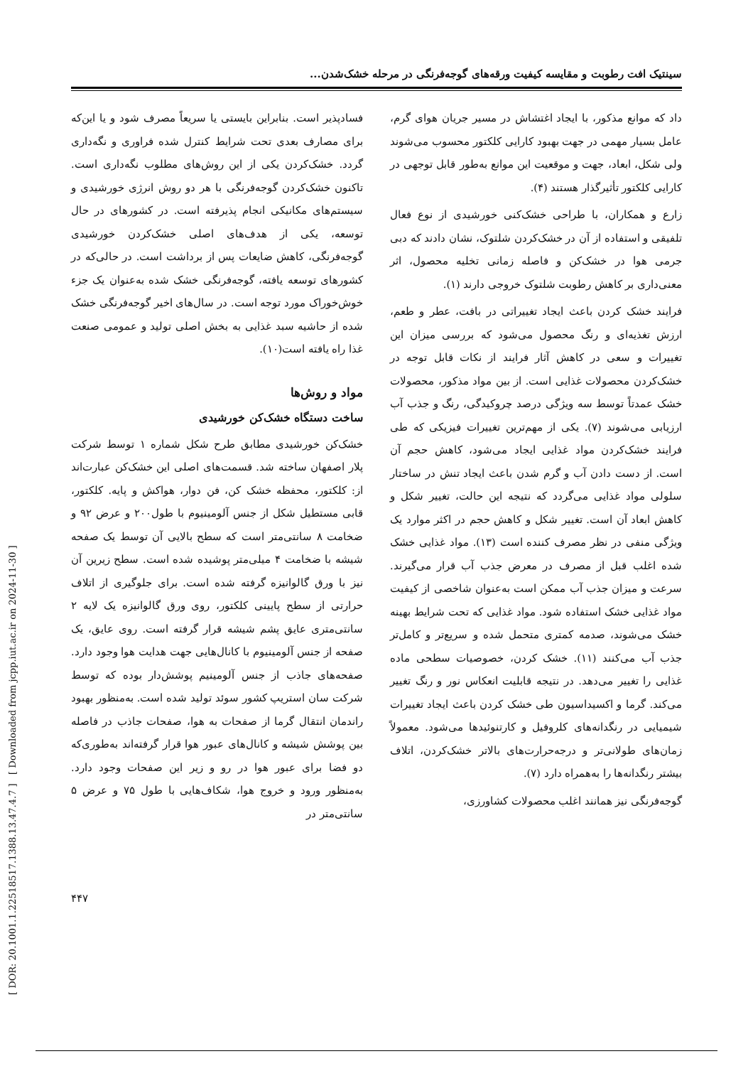سینتیک افت رطوبت و مقایسه کیفیت ورقه‌های گوجه‌فرنگی در مرحله خشک‌شدن...
داد که موانع مذکور، با ایجاد اغتشاش در مسیر جریان هوای گرم، عامل بسیار مهمی در جهت بهبود کارایی کلکتور محسوب می‌شوند ولی شکل، ابعاد، جهت و موقعیت این موانع به‌طور قابل توجهی در کارایی کلکتور تأثیرگذار هستند (۴).
زارع و همکاران، با طراحی خشک‌کنی خورشیدی از نوع فعال تلفیقی و استفاده از آن در خشک‌کردن شلتوک، نشان دادند که دبی جرمی هوا در خشک‌کن و فاصله زمانی تخلیه محصول، اثر معنی‌داری بر کاهش رطوبت شلتوک خروجی دارند (۱).
فرایند خشک کردن باعث ایجاد تغییراتی در بافت، عطر و طعم، ارزش تغذیه‌ای و رنگ محصول می‌شود که بررسی میزان این تغییرات و سعی در کاهش آثار فرایند از نکات قابل توجه در خشک‌کردن محصولات غذایی است. از بین مواد مذکور، محصولات خشک عمدتاً توسط سه ویژگی درصد چروکیدگی، رنگ و جذب آب ارزیابی می‌شوند (۷). یکی از مهم‌ترین تغییرات فیزیکی که طی فرایند خشک‌کردن مواد غذایی ایجاد می‌شود، کاهش حجم آن است. از دست دادن آب و گرم شدن باعث ایجاد تنش در ساختار سلولی مواد غذایی می‌گردد که نتیجه این حالت، تغییر شکل و کاهش ابعاد آن است. تغییر شکل و کاهش حجم در اکثر موارد یک ویژگی منفی در نظر مصرف کننده است (۱۳). مواد غذایی خشک شده اغلب قبل از مصرف در معرض جذب آب قرار می‌گیرند. سرعت و میزان جذب آب ممکن است به‌عنوان شاخصی از کیفیت مواد غذایی خشک استفاده شود. مواد غذایی که تحت شرایط بهینه خشک می‌شوند، صدمه کمتری متحمل شده و سریع‌تر و کامل‌تر جذب آب می‌کنند (۱۱). خشک کردن، خصوصیات سطحی ماده غذایی را تغییر می‌دهد. در نتیجه قابلیت انعکاس نور و رنگ تغییر می‌کند. گرما و اکسیداسیون طی خشک کردن باعث ایجاد تغییرات شیمیایی در رنگدانه‌های کلروفیل و کارتنوئیدها می‌شود. معمولاً زمان‌های طولانی‌تر و درجه‌حرارت‌های بالاتر خشک‌کردن، اتلاف بیشتر رنگدانه‌ها را به‌همراه دارد (۷).
گوجه‌فرنگی نیز همانند اغلب محصولات کشاورزی،
فسادپذیر است. بنابراین بایستی یا سریعاً مصرف شود و یا این‌که برای مصارف بعدی تحت شرایط کنترل شده فراوری و نگه‌داری گردد. خشک‌کردن یکی از این روش‌های مطلوب نگه‌داری است. تاکنون خشک‌کردن گوجه‌فرنگی با هر دو روش انرژی خورشیدی و سیستم‌های مکانیکی انجام پذیرفته است. در کشورهای در حال توسعه، یکی از هدف‌های اصلی خشک‌کردن خورشیدی گوجه‌فرنگی، کاهش ضایعات پس از برداشت است. در حالی‌که در کشورهای توسعه یافته، گوجه‌فرنگی خشک شده به‌عنوان یک جزء خوش‌خوراک مورد توجه است. در سال‌های اخیر گوجه‌فرنگی خشک شده از حاشیه سبد غذایی به بخش اصلی تولید و عمومی صنعت غذا راه یافته است(۱۰).
مواد و روش‌ها
ساخت دستگاه خشک‌کن خورشیدی
خشک‌کن خورشیدی مطابق طرح شکل شماره ۱ توسط شرکت پلار اصفهان ساخته شد. قسمت‌های اصلی این خشک‌کن عبارت‌اند از: کلکتور، محفظه خشک کن، فن دوار، هواکش و پایه. کلکتور، قابی مستطیل شکل از جنس آلومینیوم با طول۲۰۰ و عرض ۹۲ و ضخامت ۸ سانتی‌متر است که سطح بالایی آن توسط یک صفحه شیشه با ضخامت ۴ میلی‌متر پوشیده شده است. سطح زیرین آن نیز با ورق گالوانیزه گرفته شده است. برای جلوگیری از اتلاف حرارتی از سطح پایینی کلکتور، روی ورق گالوانیزه یک لایه ۲ سانتی‌متری عایق پشم شیشه قرار گرفته است. روی عایق، یک صفحه از جنس آلومینیوم با کانال‌هایی جهت هدایت هوا وجود دارد. صفحه‌های جاذب از جنس آلومینیم پوشش‌دار بوده که توسط شرکت سان استریپ کشور سوئد تولید شده است. به‌منظور بهبود راندمان انتقال گرما از صفحات به هوا، صفحات جاذب در فاصله بین پوشش شیشه و کانال‌های عبور هوا قرار گرفته‌اند به‌طوری‌که دو فضا برای عبور هوا در رو و زیر این صفحات وجود دارد. به‌منظور ورود و خروج هوا، شکاف‌هایی با طول ۷۵ و عرض ۵ سانتی‌متر در
[ DOR: 20.1001.1.22518517.1388.13.47.4.7 ] [ Downloaded from jcpp.iut.ac.ir on 2024-11-30 ]
۴۴۷